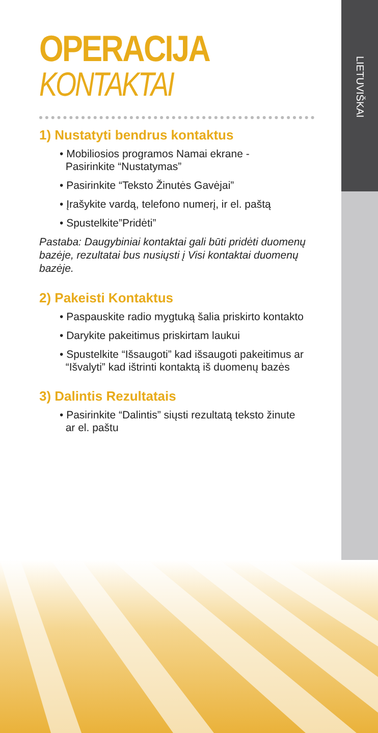LIETUVIŠKAI
OPERACIJA
KONTAKTAI
1) Nustatyti bendrus kontaktus
• Mobiliosios programos Namai ekrane -
Pasirinkite “Nustatymas”
• Pasirinkite “Teksto Žinutės Gavėjai”
• Įrašykite vardą, telefono numerį, ir el. paštą
• Spustelkite”Pridėti”
Pastaba: Daugybiniai kontaktai gali būti pridėti duomenų bazėje, rezultatai bus nusiųsti į Visi kontaktai duomenų bazėje.
2) Pakeisti Kontaktus
• Paspauskite radio mygtuką šalia priskirto kontakto
• Darykite pakeitimus priskirtam laukui
• Spustelkite “Išsaugoti” kad išsaugoti pakeitimus ar
“Išvalyti” kad ištrinti kontaktą iš duomenų bazės
3) Dalintis Rezultatais
• Pasirinkite “Dalintis” siųsti rezultatą teksto žinute
ar el. paštu